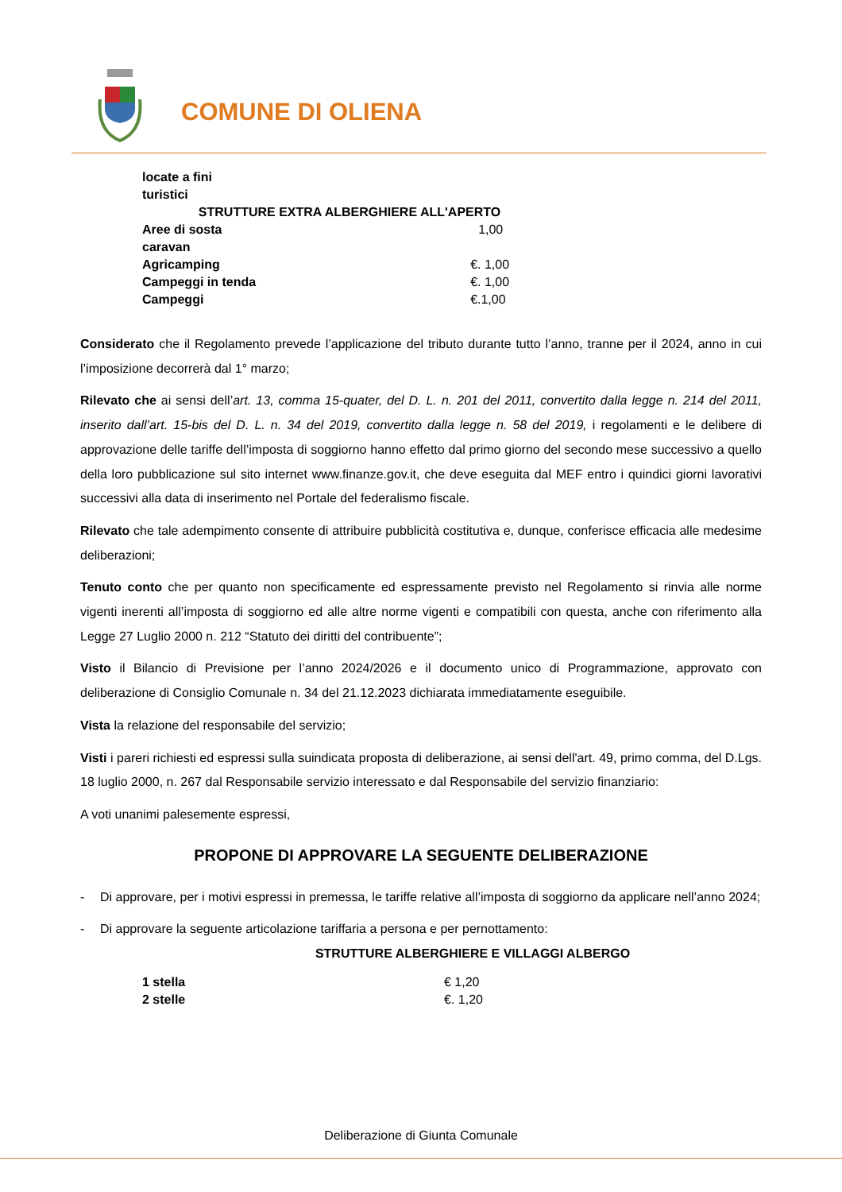COMUNE DI OLIENA
| locate a fini turistici | |
| STRUTTURE EXTRA ALBERGHIERE ALL'APERTO | |
| Aree di sosta caravan | 1,00 |
| Agricamping | €. 1,00 |
| Campeggi in tenda | €. 1,00 |
| Campeggi | €.1,00 |
Considerato che il Regolamento prevede l’applicazione del tributo durante tutto l’anno, tranne per il 2024, anno in cui l’imposizione decorrerà dal 1° marzo;
Rilevato che ai sensi dell’art. 13, comma 15-quater, del D. L. n. 201 del 2011, convertito dalla legge n. 214 del 2011, inserito dall’art. 15-bis del D. L. n. 34 del 2019, convertito dalla legge n. 58 del 2019, i regolamenti e le delibere di approvazione delle tariffe dell’imposta di soggiorno hanno effetto dal primo giorno del secondo mese successivo a quello della loro pubblicazione sul sito internet www.finanze.gov.it, che deve eseguita dal MEF entro i quindici giorni lavorativi successivi alla data di inserimento nel Portale del federalismo fiscale.
Rilevato che tale adempimento consente di attribuire pubblicità costitutiva e, dunque, conferisce efficacia alle medesime deliberazioni;
Tenuto conto che per quanto non specificamente ed espressamente previsto nel Regolamento si rinvia alle norme vigenti inerenti all’imposta di soggiorno ed alle altre norme vigenti e compatibili con questa, anche con riferimento alla Legge 27 Luglio 2000 n. 212 “Statuto dei diritti del contribuente”;
Visto il Bilancio di Previsione per l’anno 2024/2026 e il documento unico di Programmazione, approvato con deliberazione di Consiglio Comunale n. 34 del 21.12.2023 dichiarata immediatamente eseguibile.
Vista la relazione del responsabile del servizio;
Visti i pareri richiesti ed espressi sulla suindicata proposta di deliberazione, ai sensi dell'art. 49, primo comma, del D.Lgs. 18 luglio 2000, n. 267 dal Responsabile servizio interessato e dal Responsabile del servizio finanziario:
A voti unanimi palesemente espressi,
PROPONE DI APPROVARE LA SEGUENTE DELIBERAZIONE
- Di approvare, per i motivi espressi in premessa, le tariffe relative all’imposta di soggiorno da applicare nell’anno 2024;
- Di approvare la seguente articolazione tariffaria a persona e per pernottamento:
STRUTTURE ALBERGHIERE E VILLAGGI ALBERGO
| 1 stella | € 1,20 |
| 2 stelle | €. 1,20 |
Deliberazione di Giunta Comunale